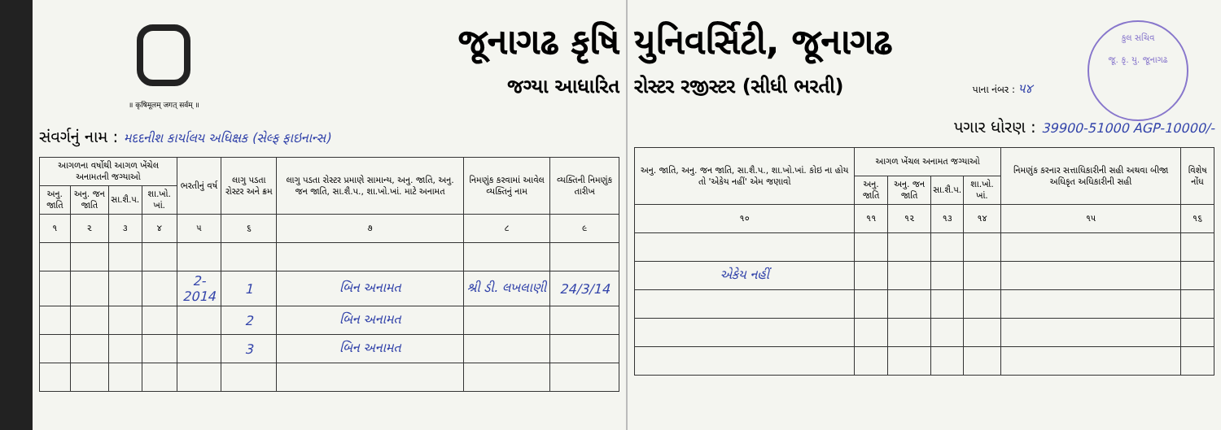જૂનાગઢ કૃષિ
જગ્યા આધારિત
॥ कृषिमूलम् जगत् सर्वम् ॥
સંવર્ગનું નામ : મદદનીશ કાર્યાલય અધિક્ષક (સેલ્ફ ફાઇનાન્સ)
| આગળના વર્ષોથી આગળ ખેંચેલ અનામતની જગ્યાઓ | | | | ભરતીનું વર્ષ | લાગુ પડતા રોસ્ટર અને ક્રમ | લાગુ પડતા રોસ્ટર પ્રમાણે સામાન્ય, અનુ. જાતિ, અનુ. જન જાતિ, સા.શૈ.પ., શા.ખો.ખાં. માટે અનામત | નિમણુંક કરવામાં આવેલ વ્યક્તિનું નામ | વ્યક્તિની નિમણુંક તારીખ |
| --- | --- | --- | --- | --- | --- | --- | --- | --- |
| અનુ. જાતિ | અનુ. જન જાતિ | સા.શૈ.પ. | શા.ખો. ખાં. | | | | | |
| ૧ | ૨ | ૩ | ૪ | ૫ | ૬ | ૭ | ૮ | ૯ |
| | | | | 2-2014 | 1 | બિન અનામત | શ્રી ડી. લખલાણી | 24/3/14 |
| | | | | | 2 | બિન અનામત | | |
| | | | | | 3 | બિન અનામત | | |
કુલ સચિવ
જૂ. કૃ. યુ. જૂનાગઢ
યુનિવર્સિટી, જૂનાગઢ
રોસ્ટર રજીસ્ટર (સીધી ભરતી) પાના નંબર : ૫૪
પગાર ધોરણ : 39900-51000 AGP-10000/-
| અનુ. જાતિ, અનુ. જન જાતિ, સા.શૈ.પ., શા.ખો.ખાં. કોઇ ના હોય તો 'એકેય નહીં' એમ જણાવો | આગળ ખેંચલ અનામત જગ્યાઓ | | | | નિમણુંક કરનાર સત્તાધિકારીની સહી અથવા બીજા અધિકૃત અધિકારીની સહી | વિશેષ નોંધ |
| --- | --- | --- | --- | --- | --- | --- |
| | અનુ. જાતિ | અનુ. જન જાતિ | સા.શૈ.પ. | શા.ખો. ખાં. | | |
| ૧૦ | ૧૧ | ૧૨ | ૧૩ | ૧૪ | ૧૫ | ૧૬ |
| એકેય નહીં | | | | | | |